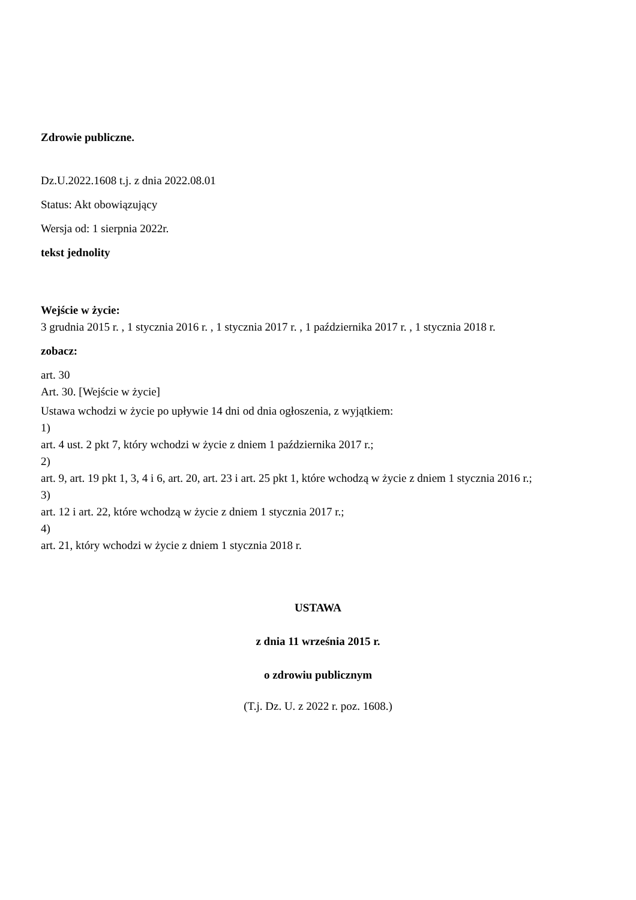Zdrowie publiczne.
Dz.U.2022.1608 t.j. z dnia 2022.08.01
Status: Akt obowiązujący
Wersja od: 1 sierpnia 2022r.
tekst jednolity
Wejście w życie:
3 grudnia 2015 r. , 1 stycznia 2016 r. , 1 stycznia 2017 r. , 1 października 2017 r. , 1 stycznia 2018 r.
zobacz:
art. 30
Art. 30. [Wejście w życie]
Ustawa wchodzi w życie po upływie 14 dni od dnia ogłoszenia, z wyjątkiem:
1)
art. 4 ust. 2 pkt 7, który wchodzi w życie z dniem 1 października 2017 r.;
2)
art. 9, art. 19 pkt 1, 3, 4 i 6, art. 20, art. 23 i art. 25 pkt 1, które wchodzą w życie z dniem 1 stycznia 2016 r.;
3)
art. 12 i art. 22, które wchodzą w życie z dniem 1 stycznia 2017 r.;
4)
art. 21, który wchodzi w życie z dniem 1 stycznia 2018 r.
USTAWA
z dnia 11 września 2015 r.
o zdrowiu publicznym
(T.j. Dz. U. z 2022 r. poz. 1608.)